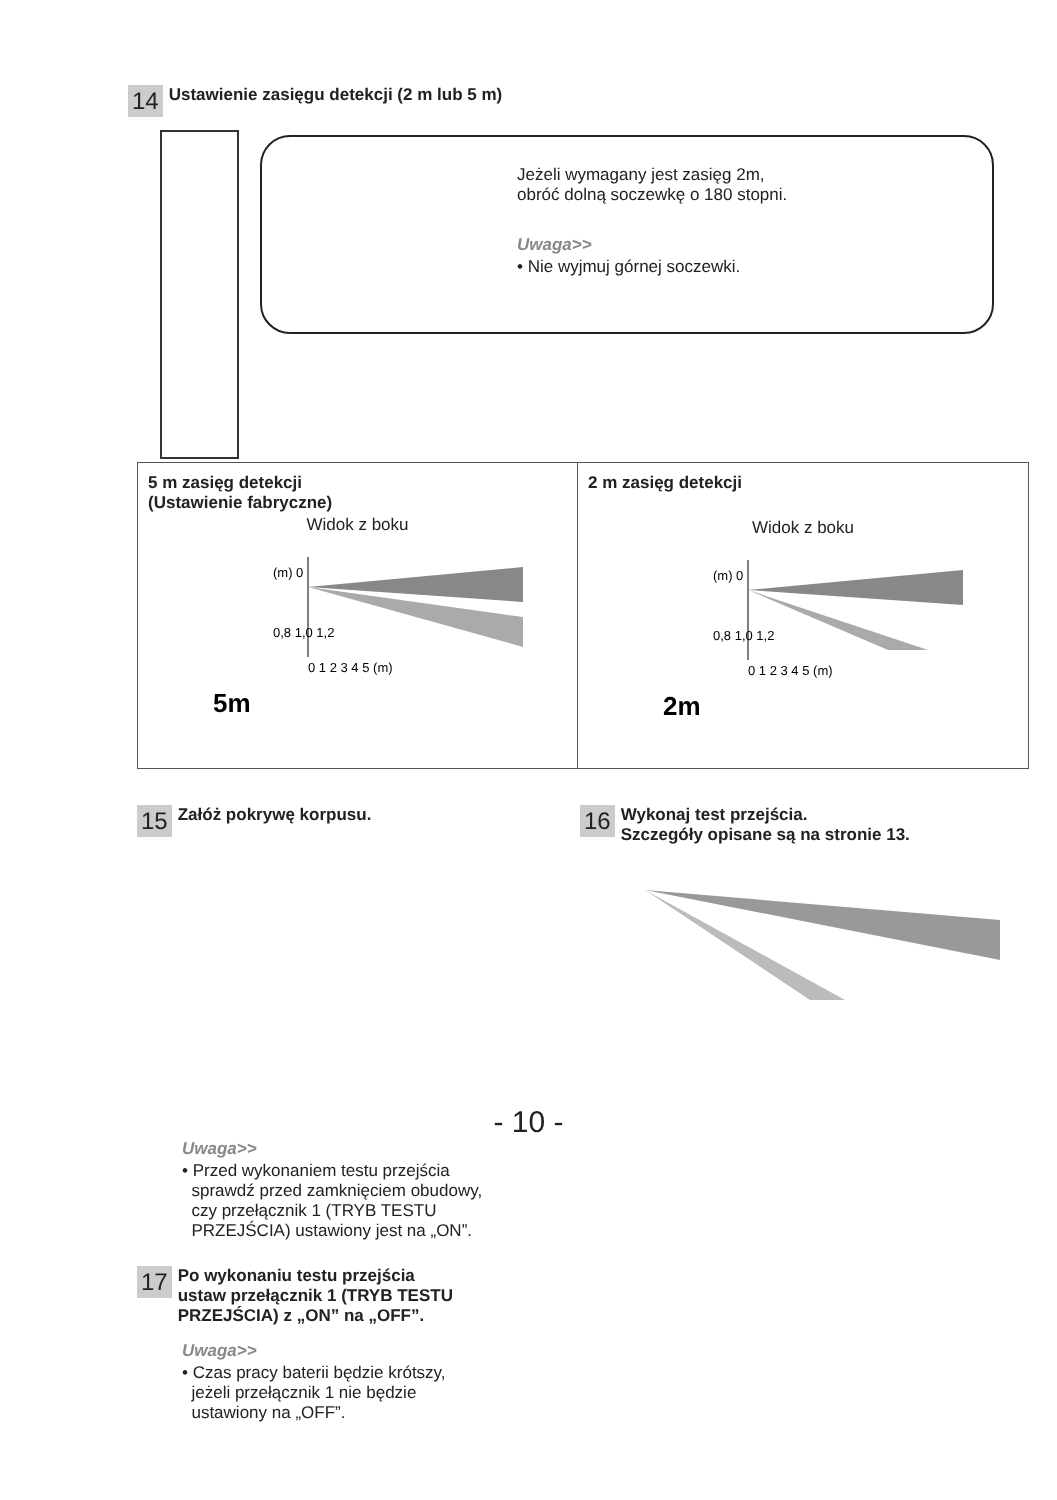14 Ustawienie zasięgu detekcji (2 m lub 5 m)
Jeżeli wymagany jest zasięg 2m,
obróć dolną soczewkę o 180 stopni.
Uwaga>>
• Nie wyjmuj górnej soczewki.
5 m zasięg detekcji
(Ustawienie fabryczne)
Widok z boku
(m) 0
0,8 1,0 1,2
0 1 2 3 4 5 (m)
5m
2 m zasięg detekcji
Widok z boku
(m) 0
0,8 1,0 1,2
0 1 2 3 4 5 (m)
2m
15 Załóż pokrywę korpusu.
Uwaga>>
• Przed wykonaniem testu przejścia
sprawdź przed zamknięciem obudowy,
czy przełącznik 1 (TRYB TESTU
PRZEJŚCIA) ustawiony jest na „ON”.
17 Po wykonaniu testu przejścia
ustaw przełącznik 1 (TRYB TESTU
PRZEJŚCIA) z „ON” na „OFF”.
Uwaga>>
• Czas pracy baterii będzie krótszy,
jeżeli przełącznik 1 nie będzie
ustawiony na „OFF”.
16 Wykonaj test przejścia.
Szczegóły opisane są na stronie 13.
- 10 -